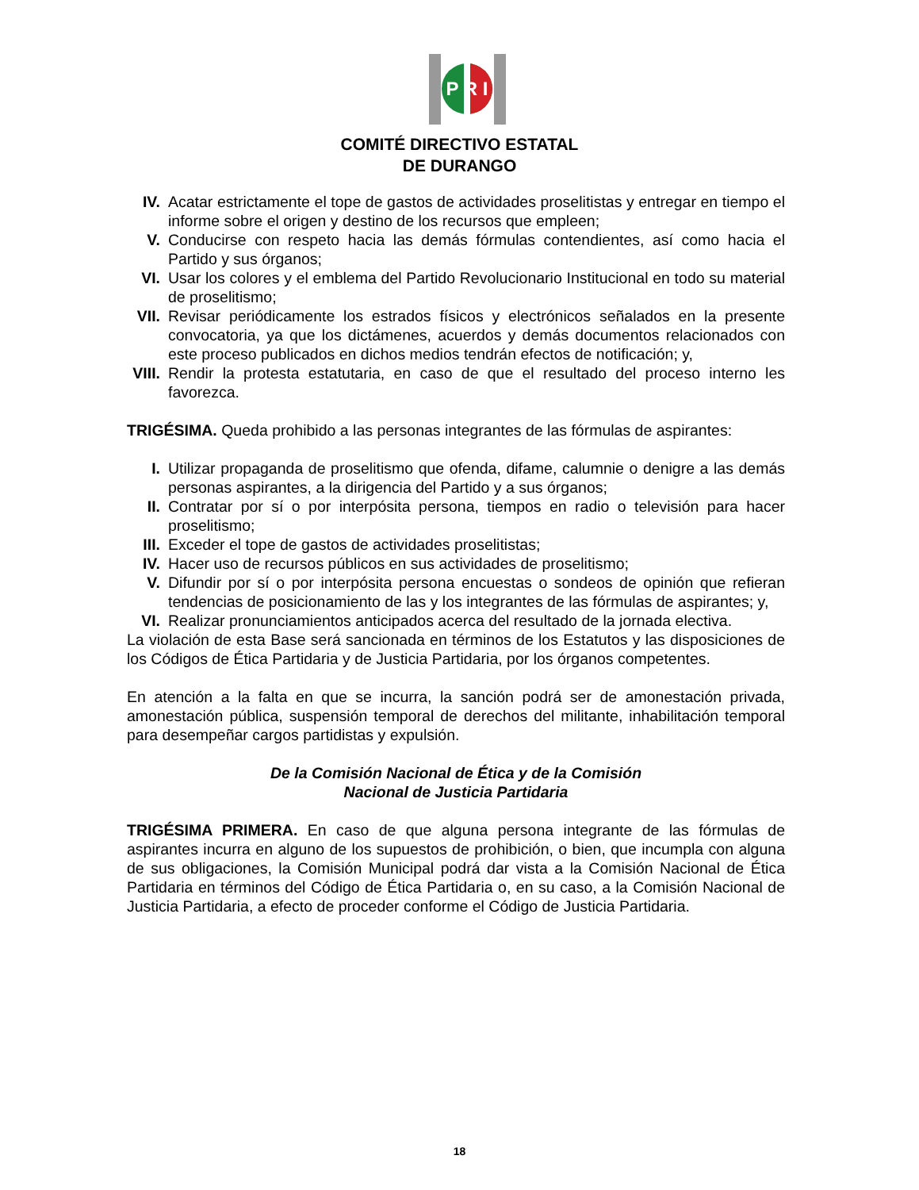P R I
COMITÉ DIRECTIVO ESTATAL
DE DURANGO
IV. Acatar estrictamente el tope de gastos de actividades proselitistas y entregar en tiempo el informe sobre el origen y destino de los recursos que empleen;
V. Conducirse con respeto hacia las demás fórmulas contendientes, así como hacia el Partido y sus órganos;
VI. Usar los colores y el emblema del Partido Revolucionario Institucional en todo su material de proselitismo;
VII. Revisar periódicamente los estrados físicos y electrónicos señalados en la presente convocatoria, ya que los dictámenes, acuerdos y demás documentos relacionados con este proceso publicados en dichos medios tendrán efectos de notificación; y,
VIII. Rendir la protesta estatutaria, en caso de que el resultado del proceso interno les favorezca.
TRIGÉSIMA. Queda prohibido a las personas integrantes de las fórmulas de aspirantes:
I. Utilizar propaganda de proselitismo que ofenda, difame, calumnie o denigre a las demás personas aspirantes, a la dirigencia del Partido y a sus órganos;
II. Contratar por sí o por interpósita persona, tiempos en radio o televisión para hacer proselitismo;
III. Exceder el tope de gastos de actividades proselitistas;
IV. Hacer uso de recursos públicos en sus actividades de proselitismo;
V. Difundir por sí o por interpósita persona encuestas o sondeos de opinión que refieran tendencias de posicionamiento de las y los integrantes de las fórmulas de aspirantes; y,
VI. Realizar pronunciamientos anticipados acerca del resultado de la jornada electiva.
La violación de esta Base será sancionada en términos de los Estatutos y las disposiciones de los Códigos de Ética Partidaria y de Justicia Partidaria, por los órganos competentes.
En atención a la falta en que se incurra, la sanción podrá ser de amonestación privada, amonestación pública, suspensión temporal de derechos del militante, inhabilitación temporal para desempeñar cargos partidistas y expulsión.
De la Comisión Nacional de Ética y de la Comisión
Nacional de Justicia Partidaria
TRIGÉSIMA PRIMERA. En caso de que alguna persona integrante de las fórmulas de aspirantes incurra en alguno de los supuestos de prohibición, o bien, que incumpla con alguna de sus obligaciones, la Comisión Municipal podrá dar vista a la Comisión Nacional de Ética Partidaria en términos del Código de Ética Partidaria o, en su caso, a la Comisión Nacional de Justicia Partidaria, a efecto de proceder conforme el Código de Justicia Partidaria.
18